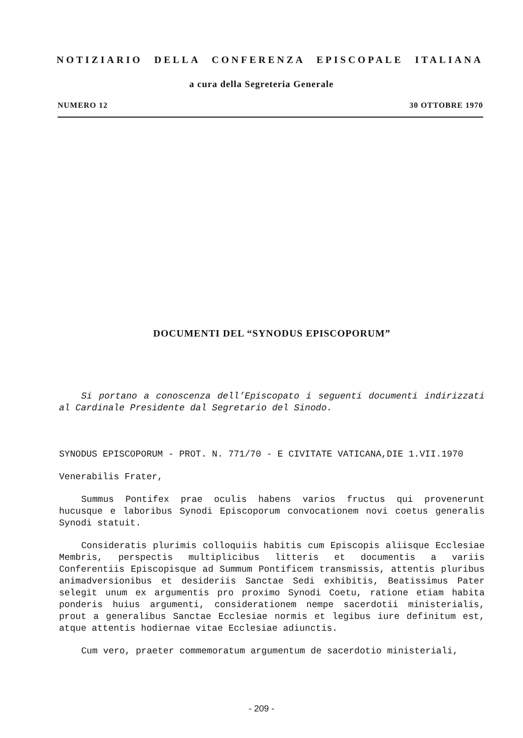NOTIZIARIO DELLA CONFERENZA EPISCOPALE ITALIANA
a cura della Segreteria Generale
NUMERO 12 30 OTTOBRE 1970
DOCUMENTI DEL “SYNODUS EPISCOPORUM”
Si portano a conoscenza dell’Episcopato i seguenti documenti indirizzati al Cardinale Presidente dal Segretario del Sinodo.
SYNODUS EPISCOPORUM - PROT. N. 771/70 - E CIVITATE VATICANA,DIE 1.VII.1970
Venerabilis Frater,
Summus Pontifex prae oculis habens varios fructus qui provenerunt hucusque e laboribus Synodi Episcoporum convocationem novi coetus generalis Synodi statuit.
Consideratis plurimis colloquiis habitis cum Episcopis aliisque Ecclesiae Membris, perspectis multiplicibus litteris et documentis a variis Conferentiis Episcopisque ad Summum Pontificem transmissis, attentis pluribus animadversionibus et desideriis Sanctae Sedi exhibitis, Beatissimus Pater selegit unum ex argumentis pro proximo Synodi Coetu, ratione etiam habita ponderis huius argumenti, considerationem nempe sacerdotii ministerialis, prout a generalibus Sanctae Ecclesiae normis et legibus iure definitum est, atque attentis hodiernae vitae Ecclesiae adiunctis.
Cum vero, praeter commemoratum argumentum de sacerdotio ministeriali,
- 209 -